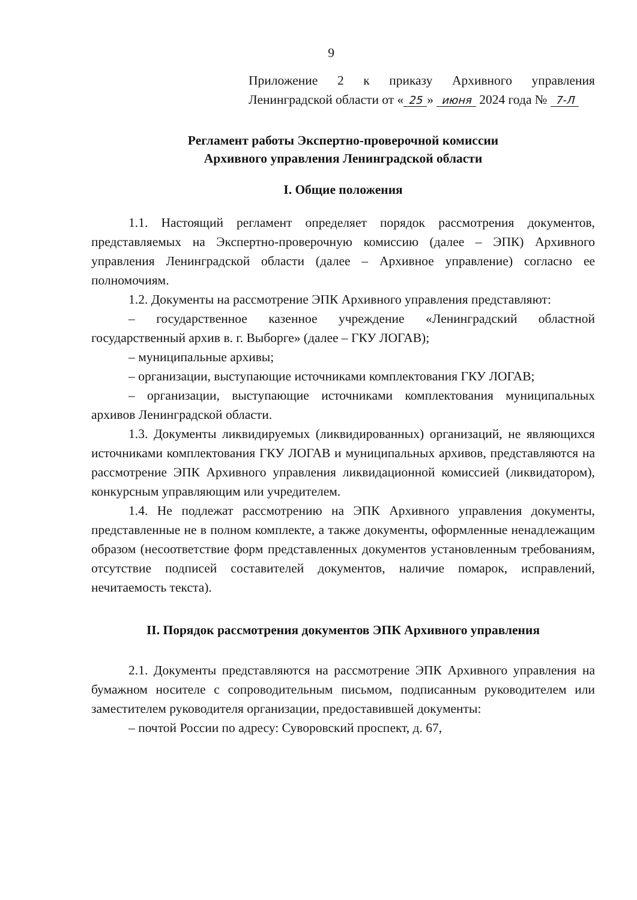9
Приложение 2 к приказу Архивного управления Ленинградской области от « 25 » июня 2024 года № 7-Л
Регламент работы Экспертно-проверочной комиссии
Архивного управления Ленинградской области
I. Общие положения
1.1. Настоящий регламент определяет порядок рассмотрения документов, представляемых на Экспертно-проверочную комиссию (далее – ЭПК) Архивного управления Ленинградской области (далее – Архивное управление) согласно ее полномочиям.
1.2. Документы на рассмотрение ЭПК Архивного управления представляют:
– государственное казенное учреждение «Ленинградский областной государственный архив в. г. Выборге» (далее – ГКУ ЛОГАВ);
– муниципальные архивы;
– организации, выступающие источниками комплектования ГКУ ЛОГАВ;
– организации, выступающие источниками комплектования муниципальных архивов Ленинградской области.
1.3. Документы ликвидируемых (ликвидированных) организаций, не являющихся источниками комплектования ГКУ ЛОГАВ и муниципальных архивов, представляются на рассмотрение ЭПК Архивного управления ликвидационной комиссией (ликвидатором), конкурсным управляющим или учредителем.
1.4. Не подлежат рассмотрению на ЭПК Архивного управления документы, представленные не в полном комплекте, а также документы, оформленные ненадлежащим образом (несоответствие форм представленных документов установленным требованиям, отсутствие подписей составителей документов, наличие помарок, исправлений, нечитаемость текста).
II. Порядок рассмотрения документов ЭПК Архивного управления
2.1. Документы представляются на рассмотрение ЭПК Архивного управления на бумажном носителе с сопроводительным письмом, подписанным руководителем или заместителем руководителя организации, предоставившей документы:
– почтой России по адресу: Суворовский проспект, д. 67,